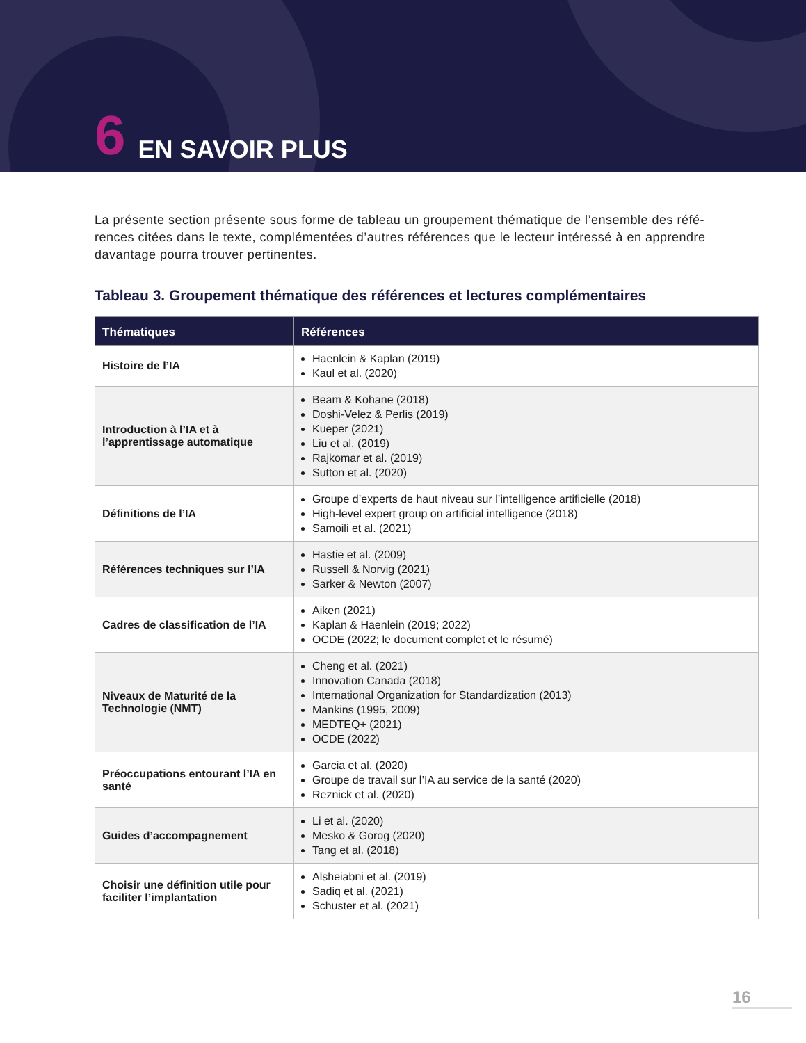6 EN SAVOIR PLUS
La présente section présente sous forme de tableau un groupement thématique de l’ensemble des réfé-rences citées dans le texte, complémentées d’autres références que le lecteur intéressé à en apprendre davantage pourra trouver pertinentes.
Tableau 3. Groupement thématique des références et lectures complémentaires
| Thématiques | Références |
| --- | --- |
| Histoire de l’IA | Haenlein & Kaplan (2019) Kaul et al. (2020) |
| Introduction à l’IA et à l’apprentissage automatique | Beam & Kohane (2018) Doshi-Velez & Perlis (2019) Kueper (2021) Liu et al. (2019) Rajkomar et al. (2019) Sutton et al. (2020) |
| Définitions de l’IA | Groupe d’experts de haut niveau sur l’intelligence artificielle (2018) High-level expert group on artificial intelligence (2018) Samoili et al. (2021) |
| Références techniques sur l’IA | Hastie et al. (2009) Russell & Norvig (2021) Sarker & Newton (2007) |
| Cadres de classification de l’IA | Aiken (2021) Kaplan & Haenlein (2019; 2022) OCDE (2022; le document complet et le résumé) |
| Niveaux de Maturité de la Technologie (NMT) | Cheng et al. (2021) Innovation Canada (2018) International Organization for Standardization (2013) Mankins (1995, 2009) MEDTEQ+ (2021) OCDE (2022) |
| Préoccupations entourant l’IA en santé | Garcia et al. (2020) Groupe de travail sur l’IA au service de la santé (2020) Reznick et al. (2020) |
| Guides d’accompagnement | Li et al. (2020) Mesko & Gorog (2020) Tang et al. (2018) |
| Choisir une définition utile pour faciliter l’implantation | Alsheiabni et al. (2019) Sadiq et al. (2021) Schuster et al. (2021) |
16